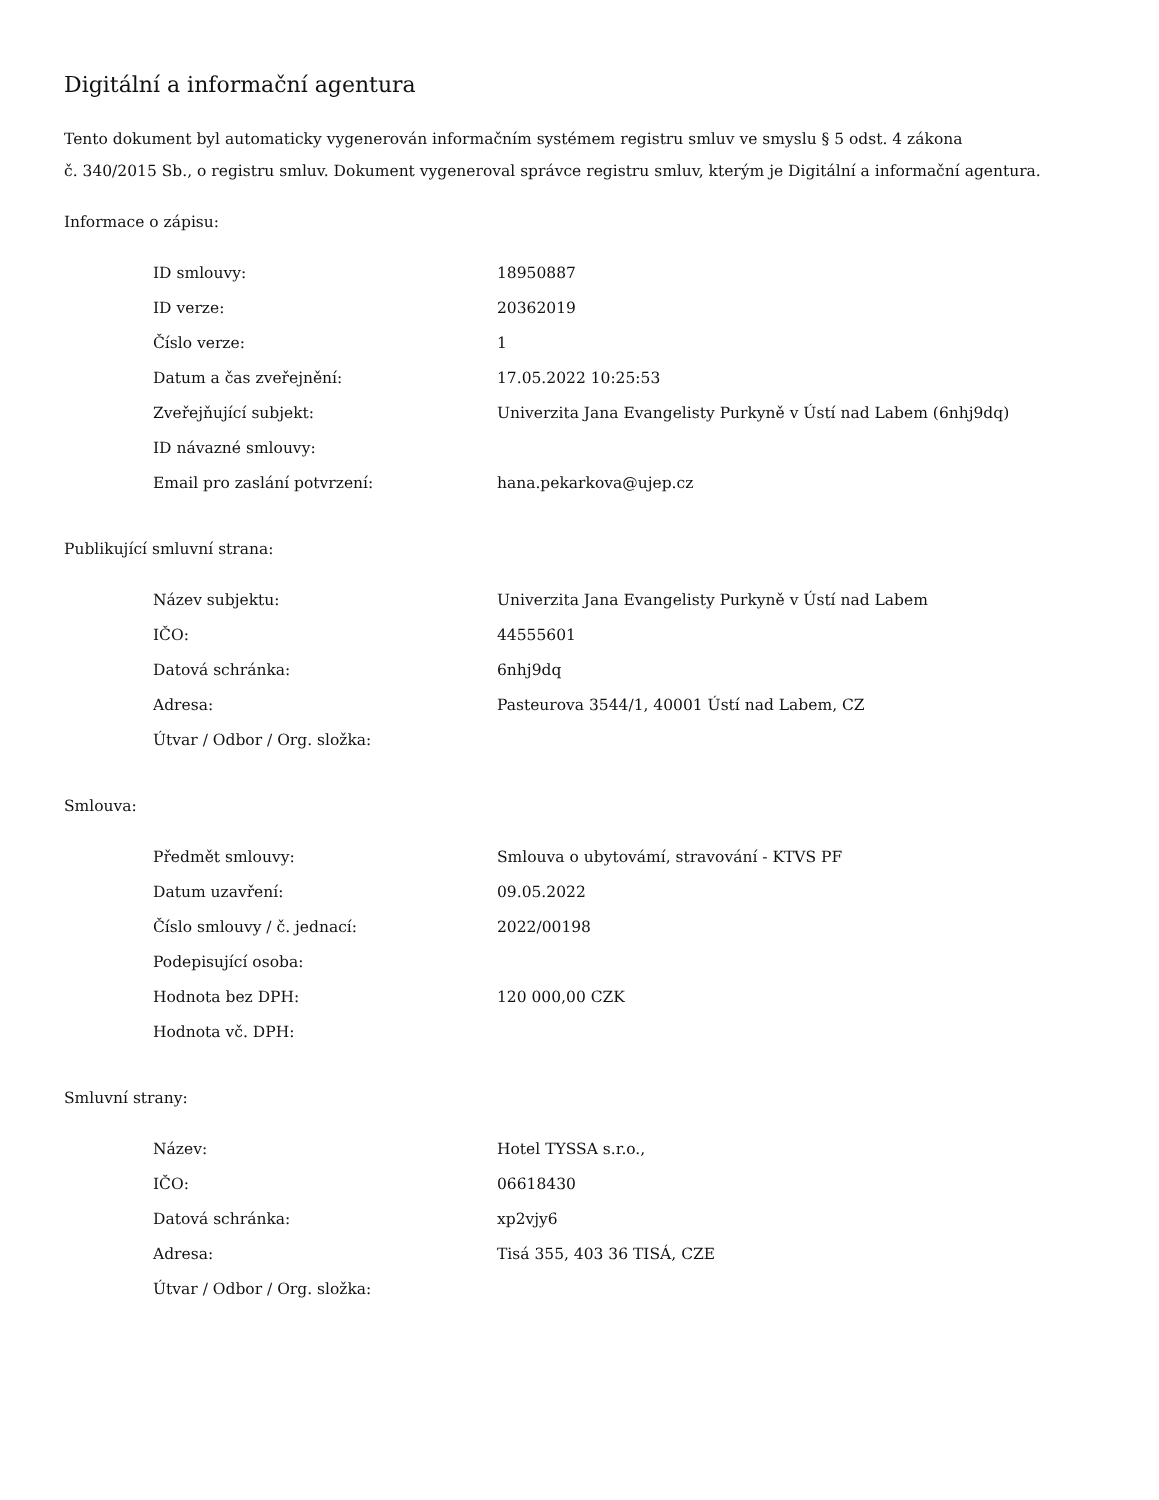Digitální a informační agentura
Tento dokument byl automaticky vygenerován informačním systémem registru smluv ve smyslu § 5 odst. 4 zákona
č. 340/2015 Sb., o registru smluv. Dokument vygeneroval správce registru smluv, kterým je Digitální a informační agentura.
Informace o zápisu:
| ID smlouvy: | 18950887 |
| ID verze: | 20362019 |
| Číslo verze: | 1 |
| Datum a čas zveřejnění: | 17.05.2022 10:25:53 |
| Zveřejňující subjekt: | Univerzita Jana Evangelisty Purkyně v Ústí nad Labem (6nhj9dq) |
| ID návazné smlouvy: | |
| Email pro zaslání potvrzení: | hana.pekarkova@ujep.cz |
Publikující smluvní strana:
| Název subjektu: | Univerzita Jana Evangelisty Purkyně v Ústí nad Labem |
| IČO: | 44555601 |
| Datová schránka: | 6nhj9dq |
| Adresa: | Pasteurova 3544/1, 40001 Ústí nad Labem, CZ |
| Útvar / Odbor / Org. složka: | |
Smlouva:
| Předmět smlouvy: | Smlouva o ubytovámí, stravování - KTVS PF |
| Datum uzavření: | 09.05.2022 |
| Číslo smlouvy / č. jednací: | 2022/00198 |
| Podepisující osoba: | |
| Hodnota bez DPH: | 120 000,00 CZK |
| Hodnota vč. DPH: | |
Smluvní strany:
| Název: | Hotel TYSSA s.r.o., |
| IČO: | 06618430 |
| Datová schránka: | xp2vjy6 |
| Adresa: | Tisá 355, 403 36 TISÁ, CZE |
| Útvar / Odbor / Org. složka: | |